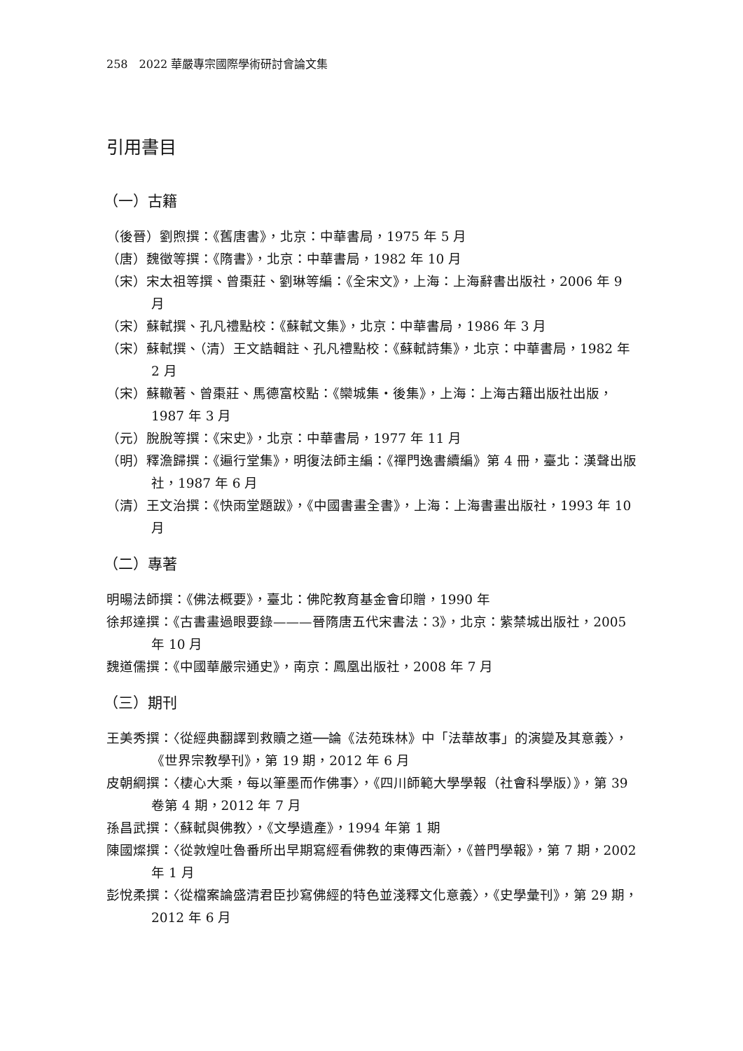258　2022 華嚴專宗國際學術研討會論文集
引用書目
（一）古籍
（後晉）劉煦撰：《舊唐書》，北京：中華書局，1975 年 5 月
（唐）魏徵等撰：《隋書》，北京：中華書局，1982 年 10 月
（宋）宋太祖等撰、曾棗莊、劉琳等編：《全宋文》，上海：上海辭書出版社，2006 年 9 月
（宋）蘇軾撰、孔凡禮點校：《蘇軾文集》，北京：中華書局，1986 年 3 月
（宋）蘇軾撰、（清）王文誥輯註、孔凡禮點校：《蘇軾詩集》，北京：中華書局，1982 年 2 月
（宋）蘇轍著、曾棗莊、馬德富校點：《欒城集‧後集》，上海：上海古籍出版社出版，1987 年 3 月
（元）脫脫等撰：《宋史》，北京：中華書局，1977 年 11 月
（明）釋澹歸撰：《遍行堂集》，明復法師主編：《禪門逸書續編》第 4 冊，臺北：漢聲出版社，1987 年 6 月
（清）王文治撰：《快雨堂題跋》，《中國書畫全書》，上海：上海書畫出版社，1993 年 10 月
（二）專著
明暘法師撰：《佛法概要》，臺北：佛陀教育基金會印贈，1990 年
徐邦達撰：《古書畫過眼要錄———晉隋唐五代宋書法：3》，北京：紫禁城出版社，2005 年 10 月
魏道儒撰：《中國華嚴宗通史》，南京：鳳凰出版社，2008 年 7 月
（三）期刊
王美秀撰：〈從經典翻譯到救贖之道──論《法苑珠林》中「法華故事」的演變及其意義〉，《世界宗教學刊》，第 19 期，2012 年 6 月
皮朝綱撰：〈棲心大乘，每以筆墨而作佛事〉，《四川師範大學學報（社會科學版）》，第 39 卷第 4 期，2012 年 7 月
孫昌武撰：〈蘇軾與佛教〉，《文學遺產》，1994 年第 1 期
陳國燦撰：〈從敦煌吐魯番所出早期寫經看佛教的東傳西漸〉，《普門學報》，第 7 期，2002 年 1 月
彭悅柔撰：〈從檔案論盛清君臣抄寫佛經的特色並淺釋文化意義〉，《史學彙刊》，第 29 期，2012 年 6 月